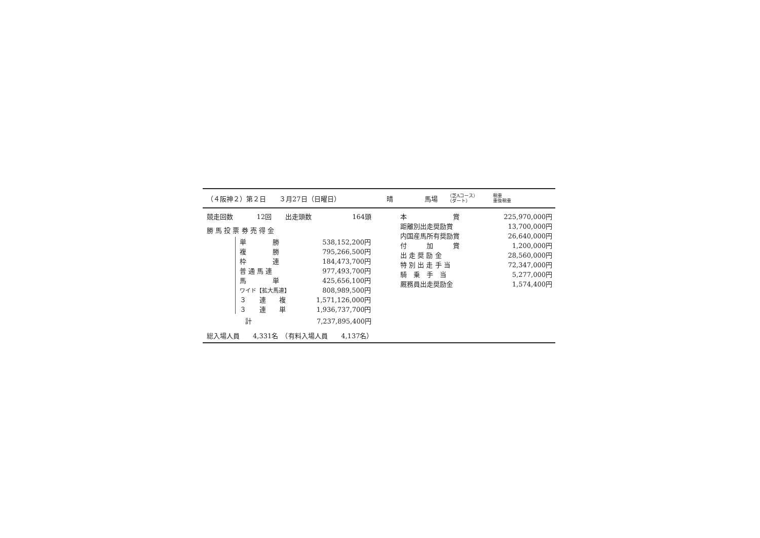（４阪神２）第２日　　３月27日（日曜日） 晴 馬場 （芝Aコース）
（ダート） 稍重
重後稍重
| 競走回数 | 12回 | 出走頭数 | 164頭 |
勝 馬 投 票 券 売 得 金
| 単 勝 | 538,152,200円 |
| 複 勝 | 795,266,500円 |
| 枠 連 | 184,473,700円 |
| 普 通 馬 連 | 977,493,700円 |
| 馬 単 | 425,656,100円 |
| ワイド【拡大馬連】 | 808,989,500円 |
| ３ 連 複 | 1,571,126,000円 |
| ３ 連 単 | 1,936,737,700円 |
| 計 | 7,237,895,400円 |
総入場人員　　4,331名　（有料入場人員　　4,137名）
| 本 賞 | 225,970,000円 |
| 距離別出走奨励賞 | 13,700,000円 |
| 内国産馬所有奨励賞 | 26,640,000円 |
| 付 加 賞 | 1,200,000円 |
| 出 走 奨 励 金 | 28,560,000円 |
| 特 別 出 走 手 当 | 72,347,000円 |
| 騎 乗 手 当 | 5,277,000円 |
| 厩務員出走奨励金 | 1,574,400円 |